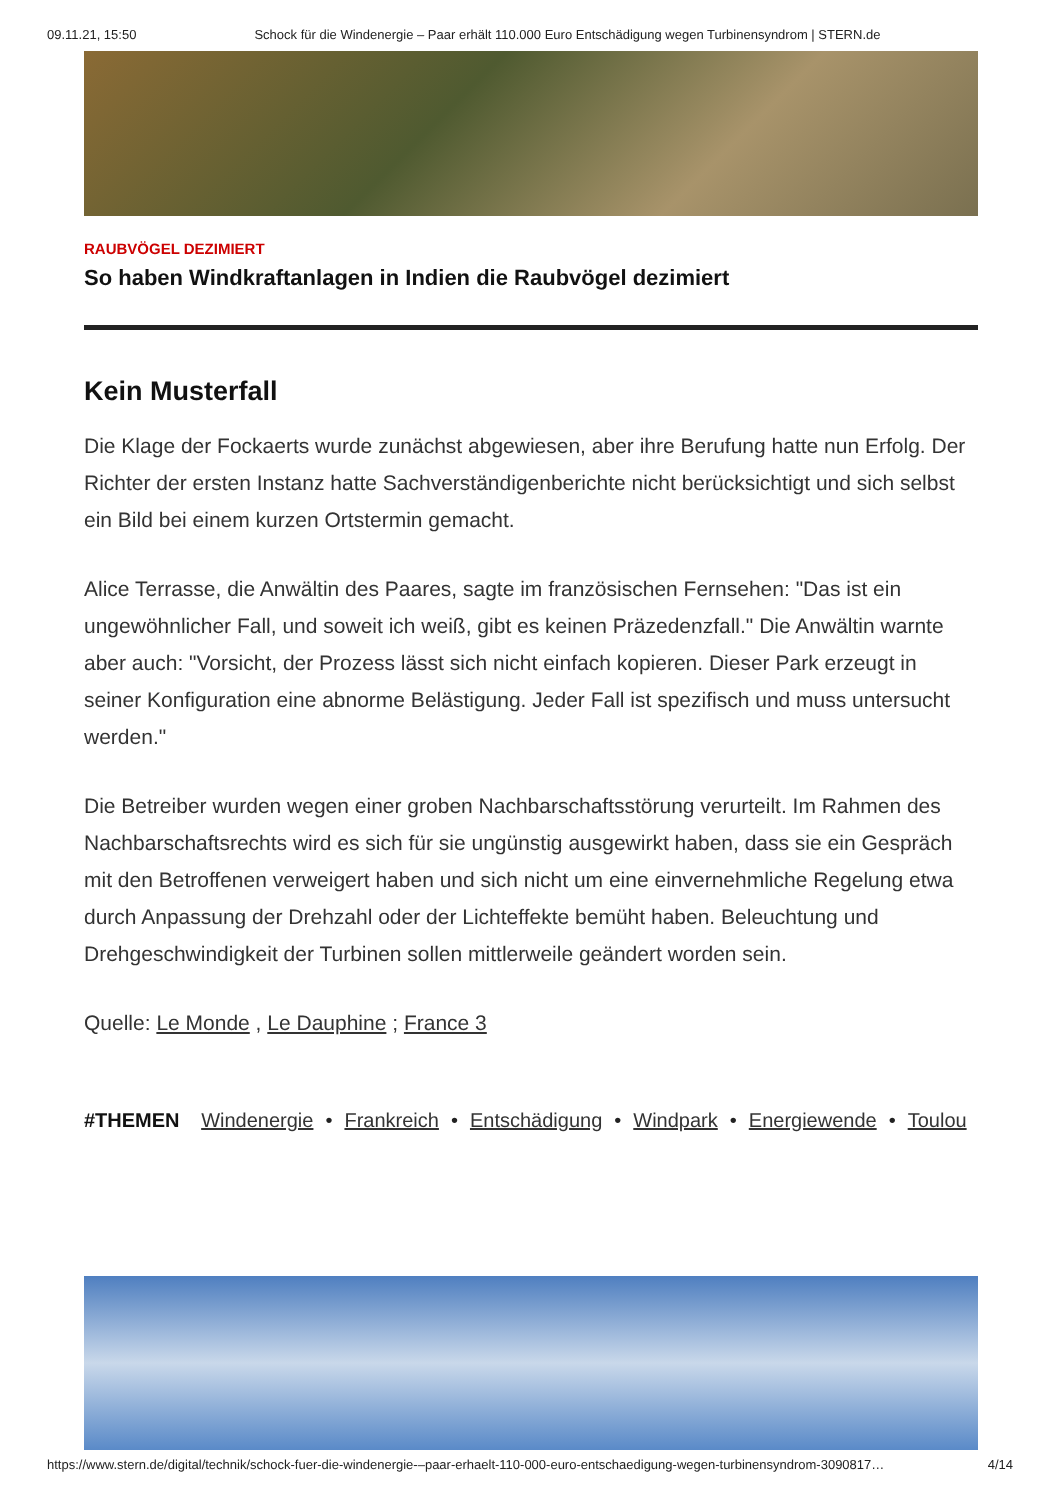09.11.21, 15:50 Schock für die Windenergie – Paar erhält 110.000 Euro Entschädigung wegen Turbinensyndrom | STERN.de
RAUBVÖGEL DEZIMIERT
So haben Windkraftanlagen in Indien die Raubvögel dezimiert
Kein Musterfall
Die Klage der Fockaerts wurde zunächst abgewiesen, aber ihre Berufung hatte nun Erfolg. Der Richter der ersten Instanz hatte Sachverständigenberichte nicht berücksichtigt und sich selbst ein Bild bei einem kurzen Ortstermin gemacht.
Alice Terrasse, die Anwältin des Paares, sagte im französischen Fernsehen: "Das ist ein ungewöhnlicher Fall, und soweit ich weiß, gibt es keinen Präzedenzfall." Die Anwältin warnte aber auch: "Vorsicht, der Prozess lässt sich nicht einfach kopieren. Dieser Park erzeugt in seiner Konfiguration eine abnorme Belästigung. Jeder Fall ist spezifisch und muss untersucht werden."
Die Betreiber wurden wegen einer groben Nachbarschaftsstörung verurteilt. Im Rahmen des Nachbarschaftsrechts wird es sich für sie ungünstig ausgewirkt haben, dass sie ein Gespräch mit den Betroffenen verweigert haben und sich nicht um eine einvernehmliche Regelung etwa durch Anpassung der Drehzahl oder der Lichteffekte bemüht haben. Beleuchtung und Drehgeschwindigkeit der Turbinen sollen mittlerweile geändert worden sein.
Quelle: Le Monde , Le Dauphine ; France 3
#THEMEN Windenergie • Frankreich • Entschädigung • Windpark • Energiewende • Toulou
https://www.stern.de/digital/technik/schock-fuer-die-windenergie-–paar-erhaelt-110-000-euro-entschaedigung-wegen-turbinensyndrom-3090817… 4/14